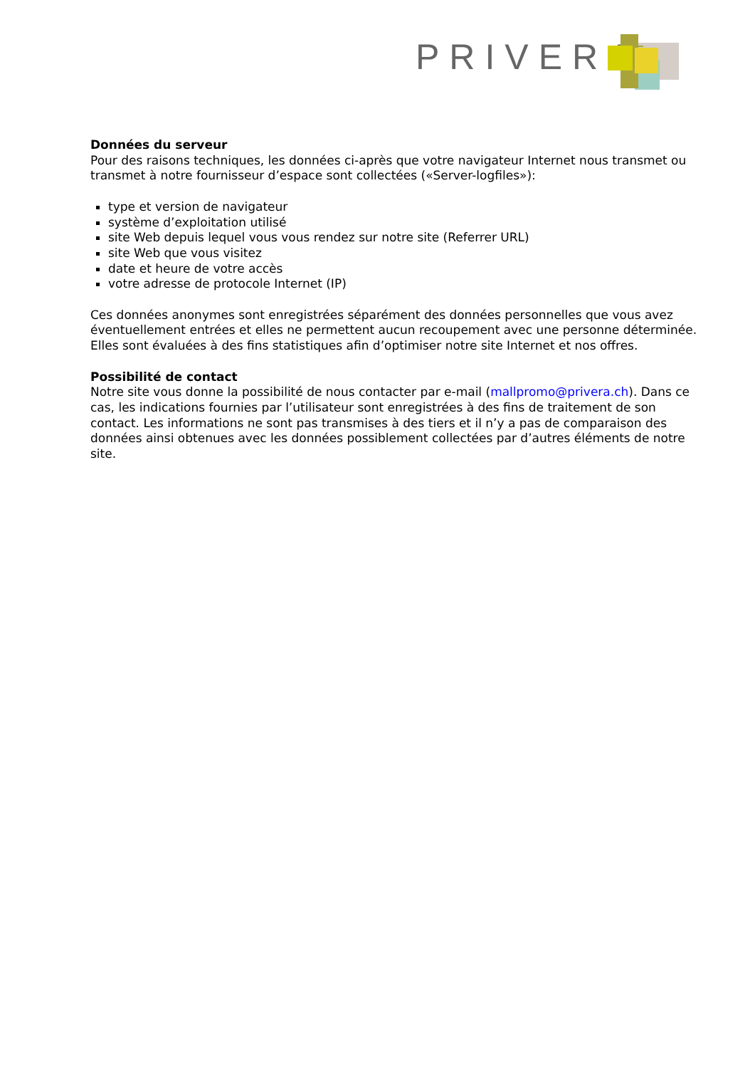PRIVERA
Données du serveur
Pour des raisons techniques, les données ci-après que votre navigateur Internet nous transmet ou transmet à notre fournisseur d’espace sont collectées («Server-logfiles»):
type et version de navigateur
système d’exploitation utilisé
site Web depuis lequel vous vous rendez sur notre site (Referrer URL)
site Web que vous visitez
date et heure de votre accès
votre adresse de protocole Internet (IP)
Ces données anonymes sont enregistrées séparément des données personnelles que vous avez éventuellement entrées et elles ne permettent aucun recoupement avec une personne déterminée. Elles sont évaluées à des fins statistiques afin d’optimiser notre site Internet et nos offres.
Possibilité de contact
Notre site vous donne la possibilité de nous contacter par e-mail (mallpromo@privera.ch). Dans ce cas, les indications fournies par l’utilisateur sont enregistrées à des fins de traitement de son contact. Les informations ne sont pas transmises à des tiers et il n’y a pas de comparaison des données ainsi obtenues avec les données possiblement collectées par d’autres éléments de notre site.